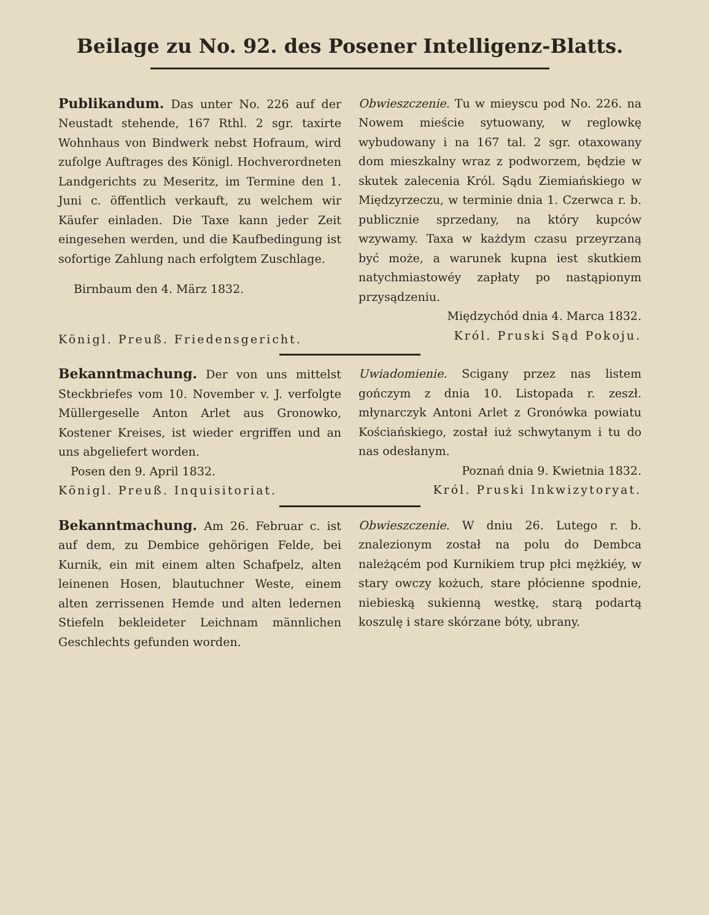Beilage zu No. 92. des Posener Intelligenz-Blatts.
Publikandum. Das unter No. 226 auf der Neustadt stehende, 167 Rthl. 2 sgr. taxirte Wohnhaus von Bindwerk nebst Hofraum, wird zufolge Auftrages des Königl. Hochverordneten Landgerichts zu Meseritz, im Termine den 1. Juni c. öffentlich verkauft, zu welchem wir Käufer einladen. Die Taxe kann jeder Zeit eingesehen werden, und die Kaufbedingung ist sofortige Zahlung nach erfolgtem Zuschlage.
Birnbaum den 4. März 1832.
Königl. Preuß. Friedensgericht.
Obwieszczenie. Tu w mieyscu pod No. 226. na Nowem mieście sytuowany, w reglowkę wybudowany i na 167 tal. 2 sgr. otaxowany dom mieszkalny wraz z podworzem, będzie w skutek zalecenia Król. Sądu Ziemiańskiego w Międzyrzeczu, w terminie dnia 1. Czerwca r. b. publicznie sprzedany, na który kupców wzywamy. Taxa w każdym czasu przeyrzaną być może, a warunek kupna iest skutkiem natychmiastowéy zapłaty po nastąpionym przysądzeniu.
Międzychód dnia 4. Marca 1832.
Król. Pruski Sąd Pokoju.
Bekanntmachung. Der von uns mittelst Steckbriefes vom 10. November v. J. verfolgte Müllergeselle Anton Arlet aus Gronowko, Kostener Kreises, ist wieder ergriffen und an uns abgeliefert worden.
Posen den 9. April 1832.
Königl. Preuß. Inquisitoriat.
Uwiadomienie. Scigany przez nas listem gończym z dnia 10. Listopada r. zeszł. młynarczyk Antoni Arlet z Gronówka powiatu Kościańskiego, został iuż schwytanym i tu do nas odesłanym.
Poznań dnia 9. Kwietnia 1832.
Król. Pruski Inkwizytoryat.
Bekanntmachung. Am 26. Februar c. ist auf dem, zu Dembice gehörigen Felde, bei Kurnik, ein mit einem alten Schafpelz, alten leinenen Hosen, blautuchner Weste, einem alten zerrissenen Hemde und alten ledernen Stiefeln bekleideter Leichnam männlichen Geschlechts gefunden worden.
Obwieszczenie. W dniu 26. Lutego r. b. znalezionym został na polu do Dembca należącém pod Kurnikiem trup płci mężkiéy, w stary owczy kożuch, stare płócienne spodnie, niebieską sukienną westkę, starą podartą koszulę i stare skórzane bóty, ubrany.